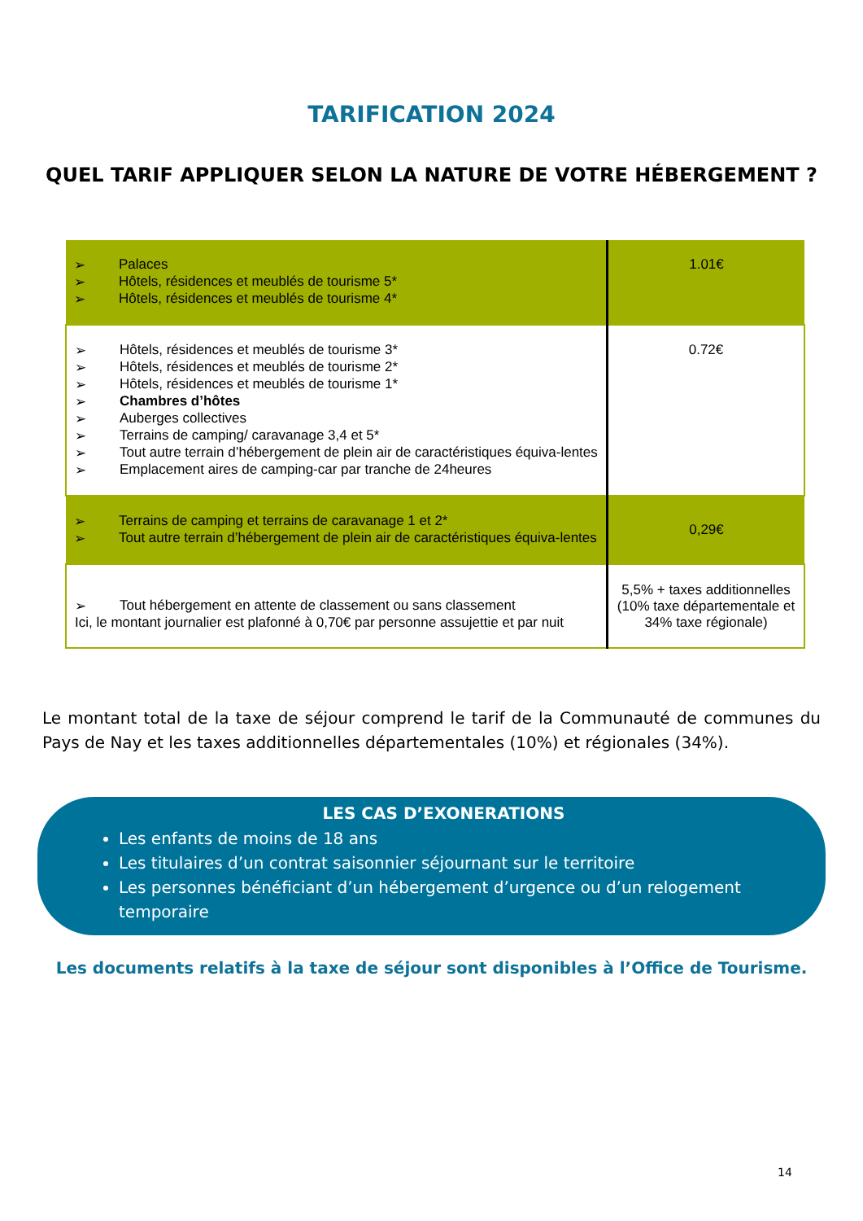TARIFICATION 2024
QUEL TARIF APPLIQUER SELON LA NATURE DE VOTRE HÉBERGEMENT ?
| ➢ Palaces ➢ Hôtels, résidences et meublés de tourisme 5* ➢ Hôtels, résidences et meublés de tourisme 4* | 1.01€ |
| ➢ Hôtels, résidences et meublés de tourisme 3* ➢ Hôtels, résidences et meublés de tourisme 2* ➢ Hôtels, résidences et meublés de tourisme 1* ➢ Chambres d’hôtes ➢ Auberges collectives ➢ Terrains de camping/ caravanage 3,4 et 5* ➢ Tout autre terrain d’hébergement de plein air de caractéristiques équiva-lentes ➢ Emplacement aires de camping-car par tranche de 24heures | 0.72€ |
| ➢ Terrains de camping et terrains de caravanage 1 et 2* ➢ Tout autre terrain d’hébergement de plein air de caractéristiques équiva-lentes | 0,29€ |
| ➢ Tout hébergement en attente de classement ou sans classement Ici, le montant journalier est plafonné à 0,70€ par personne assujettie et par nuit | 5,5% + taxes additionnelles (10% taxe départementale et 34% taxe régionale) |
Le montant total de la taxe de séjour comprend le tarif de la Communauté de communes du Pays de Nay et les taxes additionnelles départementales (10%) et régionales (34%).
LES CAS D’EXONERATIONS
Les enfants de moins de 18 ans
Les titulaires d’un contrat saisonnier séjournant sur le territoire
Les personnes bénéficiant d’un hébergement d’urgence ou d’un relogement temporaire
Les documents relatifs à la taxe de séjour sont disponibles à l’Office de Tourisme.
14